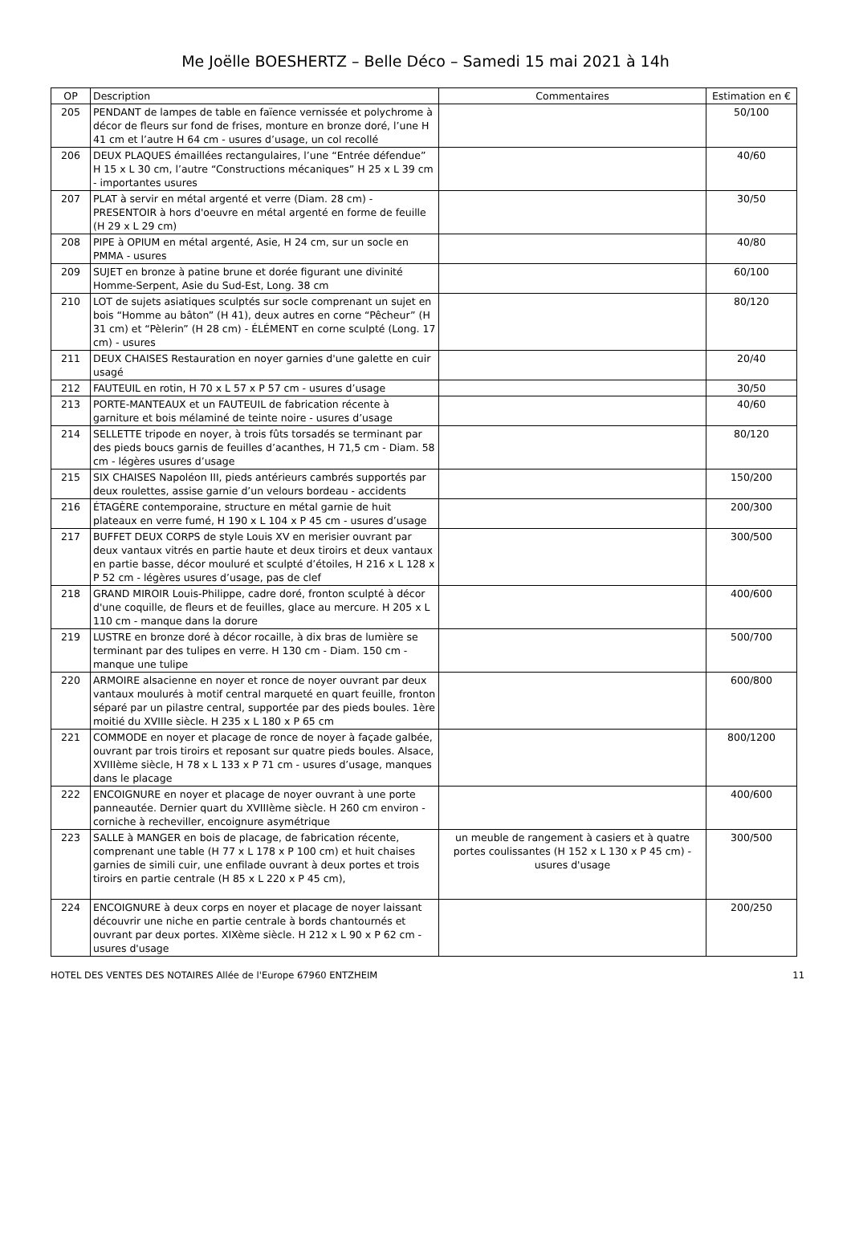Me Joëlle BOESHERTZ – Belle Déco – Samedi 15 mai 2021 à 14h
| OP | Description | Commentaires | Estimation en € |
| --- | --- | --- | --- |
| 205 | PENDANT de lampes de table en faïence vernissée et polychrome à décor de fleurs sur fond de frises, monture en bronze doré, l’une H 41 cm et l’autre H 64 cm - usures d’usage, un col recollé | | 50/100 |
| 206 | DEUX PLAQUES émaillées rectangulaires, l’une “Entrée défendue” H 15 x L 30 cm, l’autre “Constructions mécaniques” H 25 x L 39 cm - importantes usures | | 40/60 |
| 207 | PLAT à servir en métal argenté et verre (Diam. 28 cm) - PRESENTOIR à hors d'oeuvre en métal argenté en forme de feuille (H 29 x L 29 cm) | | 30/50 |
| 208 | PIPE à OPIUM en métal argenté, Asie, H 24 cm, sur un socle en PMMA - usures | | 40/80 |
| 209 | SUJET en bronze à patine brune et dorée figurant une divinité Homme-Serpent, Asie du Sud-Est, Long. 38 cm | | 60/100 |
| 210 | LOT de sujets asiatiques sculptés sur socle comprenant un sujet en bois “Homme au bâton” (H 41), deux autres en corne “Pêcheur” (H 31 cm) et “Pèlerin” (H 28 cm) - ÉLÉMENT en corne sculpté (Long. 17 cm) - usures | | 80/120 |
| 211 | DEUX CHAISES Restauration en noyer garnies d'une galette en cuir usagé | | 20/40 |
| 212 | FAUTEUIL en rotin, H 70 x L 57 x P 57 cm - usures d’usage | | 30/50 |
| 213 | PORTE-MANTEAUX et un FAUTEUIL de fabrication récente à garniture et bois mélaminé de teinte noire - usures d’usage | | 40/60 |
| 214 | SELLETTE tripode en noyer, à trois fûts torsadés se terminant par des pieds boucs garnis de feuilles d’acanthes, H 71,5 cm - Diam. 58 cm - légères usures d’usage | | 80/120 |
| 215 | SIX CHAISES Napoléon III, pieds antérieurs cambrés supportés par deux roulettes, assise garnie d’un velours bordeau - accidents | | 150/200 |
| 216 | ÉTAGÈRE contemporaine, structure en métal garnie de huit plateaux en verre fumé, H 190 x L 104 x P 45 cm - usures d’usage | | 200/300 |
| 217 | BUFFET DEUX CORPS de style Louis XV en merisier ouvrant par deux vantaux vitrés en partie haute et deux tiroirs et deux vantaux en partie basse, décor mouluré et sculpté d’étoiles, H 216 x L 128 x P 52 cm - légères usures d’usage, pas de clef | | 300/500 |
| 218 | GRAND MIROIR Louis-Philippe, cadre doré, fronton sculpté à décor d'une coquille, de fleurs et de feuilles, glace au mercure. H 205 x L 110 cm - manque dans la dorure | | 400/600 |
| 219 | LUSTRE en bronze doré à décor rocaille, à dix bras de lumière se terminant par des tulipes en verre. H 130 cm - Diam. 150 cm - manque une tulipe | | 500/700 |
| 220 | ARMOIRE alsacienne en noyer et ronce de noyer ouvrant par deux vantaux moulurés à motif central marqueté en quart feuille, fronton séparé par un pilastre central, supportée par des pieds boules. 1ère moitié du XVIIIe siècle. H 235 x L 180 x P 65 cm | | 600/800 |
| 221 | COMMODE en noyer et placage de ronce de noyer à façade galbée, ouvrant par trois tiroirs et reposant sur quatre pieds boules. Alsace, XVIIIème siècle, H 78 x L 133 x P 71 cm - usures d’usage, manques dans le placage | | 800/1200 |
| 222 | ENCOIGNURE en noyer et placage de noyer ouvrant à une porte panneautée. Dernier quart du XVIIIème siècle. H 260 cm environ - corniche à recheviller, encoignure asymétrique | | 400/600 |
| 223 | SALLE à MANGER en bois de placage, de fabrication récente, comprenant une table (H 77 x L 178 x P 100 cm) et huit chaises garnies de simili cuir, une enfilade ouvrant à deux portes et trois tiroirs en partie centrale (H 85 x L 220 x P 45 cm), | un meuble de rangement à casiers et à quatre portes coulissantes (H 152 x L 130 x P 45 cm) - usures d'usage | 300/500 |
| 224 | ENCOIGNURE à deux corps en noyer et placage de noyer laissant découvrir une niche en partie centrale à bords chantournés et ouvrant par deux portes. XIXème siècle. H 212 x L 90 x P 62 cm - usures d'usage | | 200/250 |
HOTEL DES VENTES DES NOTAIRES Allée de l'Europe 67960 ENTZHEIM 11